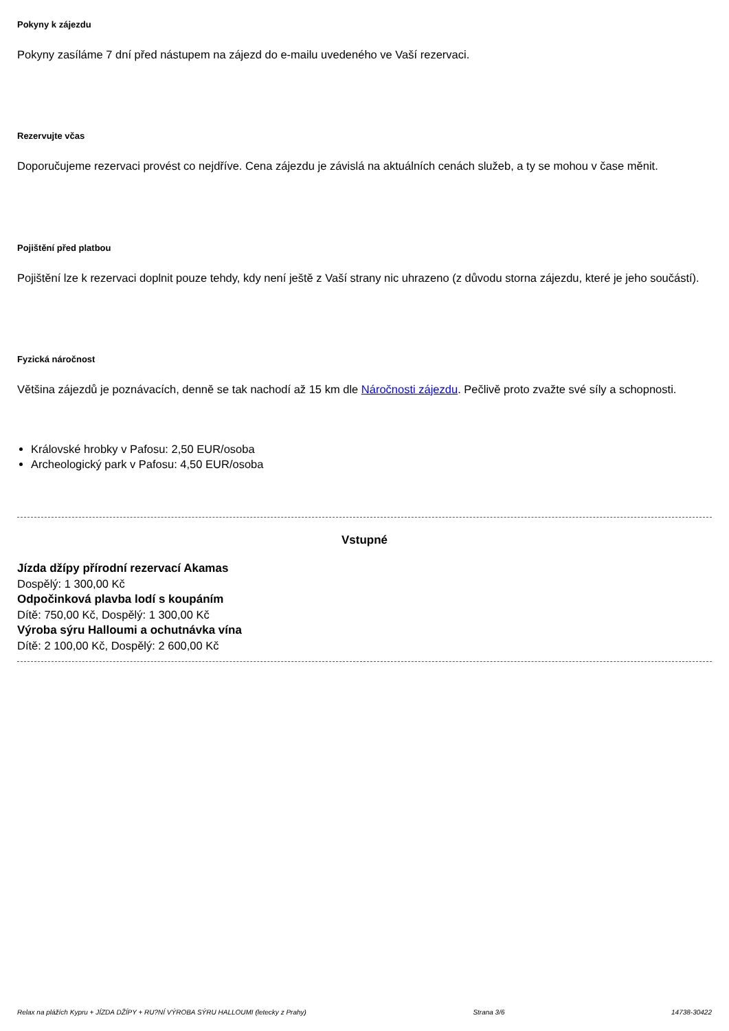Pokyny k zájezdu
Pokyny zasíláme 7 dní před nástupem na zájezd do e-mailu uvedeného ve Vaší rezervaci.
Rezervujte včas
Doporučujeme rezervaci provést co nejdříve. Cena zájezdu je závislá na aktuálních cenách služeb, a ty se mohou v čase měnit.
Pojištění před platbou
Pojištění lze k rezervaci doplnit pouze tehdy, kdy není ještě z Vaší strany nic uhrazeno (z důvodu storna zájezdu, které je jeho součástí).
Fyzická náročnost
Většina zájezdů je poznávacích, denně se tak nachodí až 15 km dle Náročnosti zájezdu. Pečlivě proto zvažte své síly a schopnosti.
Královské hrobky v Pafosu: 2,50 EUR/osoba
Archeologický park v Pafosu: 4,50 EUR/osoba
Vstupné
Jízda džípy přírodní rezervací Akamas
Dospělý: 1 300,00 Kč
Odpočinková plavba lodí s koupáním
Dítě: 750,00 Kč, Dospělý: 1 300,00 Kč
Výroba sýru Halloumi a ochutnávka vína
Dítě: 2 100,00 Kč, Dospělý: 2 600,00 Kč
Relax na plážích Kypru + JÍZDA DŽÍPY + RU?NÍ VÝROBA SÝRU HALLOUMI (letecky z Prahy) Strana 3/6 14738-30422